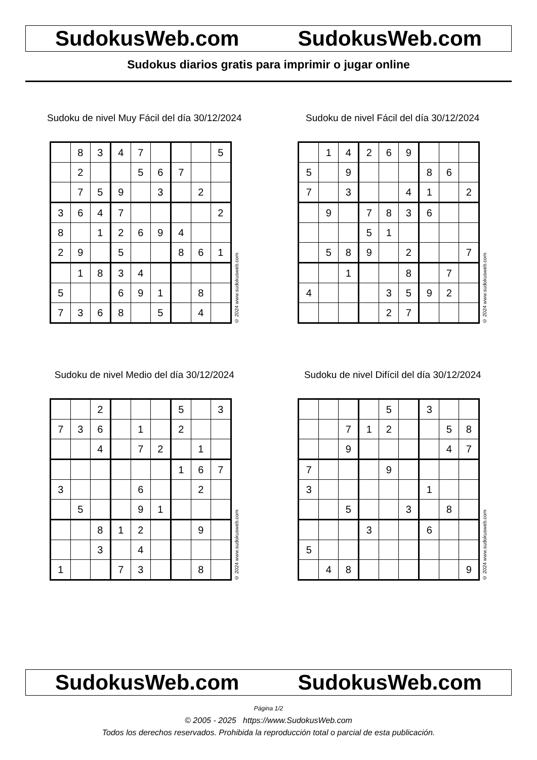SudokusWeb.com SudokusWeb.com
Sudokus diarios gratis para imprimir o jugar online
Sudoku de nivel Muy Fácil del día 30/12/2024
| | 8 | 3 | 4 | 7 | | | | 5 |
| | 2 | | | 5 | 6 | 7 | | |
| | 7 | 5 | 9 | | 3 | | 2 | |
| 3 | 6 | 4 | 7 | | | | | 2 |
| 8 | | 1 | 2 | 6 | 9 | 4 | | |
| 2 | 9 | | 5 | | | 8 | 6 | 1 |
| | 1 | 8 | 3 | 4 | | | | |
| 5 | | | 6 | 9 | 1 | | 8 | |
| 7 | 3 | 6 | 8 | | 5 | | 4 | |
© 2024 www.sudokusweb.com
Sudoku de nivel Fácil del día 30/12/2024
| | 1 | 4 | 2 | 6 | 9 | | | |
| 5 | | 9 | | | | 8 | 6 | |
| 7 | | 3 | | | 4 | 1 | | 2 |
| | 9 | | 7 | 8 | 3 | 6 | | |
| | | | 5 | 1 | | | | |
| | 5 | 8 | 9 | | 2 | | | 7 |
| | | 1 | | | 8 | | 7 | |
| 4 | | | | 3 | 5 | 9 | 2 | |
| | | | | 2 | 7 | | | |
© 2024 www.sudokusweb.com
Sudoku de nivel Medio del día 30/12/2024
| | | 2 | | | | 5 | | 3 |
| 7 | 3 | 6 | | 1 | | 2 | | |
| | | 4 | | 7 | 2 | | 1 | |
| | | | | | | 1 | 6 | 7 |
| 3 | | | | 6 | | | 2 | |
| | 5 | | | 9 | 1 | | | |
| | | 8 | 1 | 2 | | | 9 | |
| | | 3 | | 4 | | | | |
| 1 | | | 7 | 3 | | | 8 | |
© 2024 www.sudokusweb.com
Sudoku de nivel Difícil del día 30/12/2024
| | | | | 5 | | 3 | | |
| | | 7 | 1 | 2 | | | 5 | 8 |
| | | 9 | | | | | 4 | 7 |
| 7 | | | | 9 | | | | |
| 3 | | | | | | 1 | | |
| | | 5 | | | 3 | | 8 | |
| | | | 3 | | | 6 | | |
| 5 | | | | | | | | |
| | 4 | 8 | | | | | | 9 |
© 2024 www.sudokusweb.com
SudokusWeb.com SudokusWeb.com
Página 1/2
© 2005 - 2025 https://www.SudokusWeb.com
Todos los derechos reservados. Prohibida la reproducción total o parcial de esta publicación.